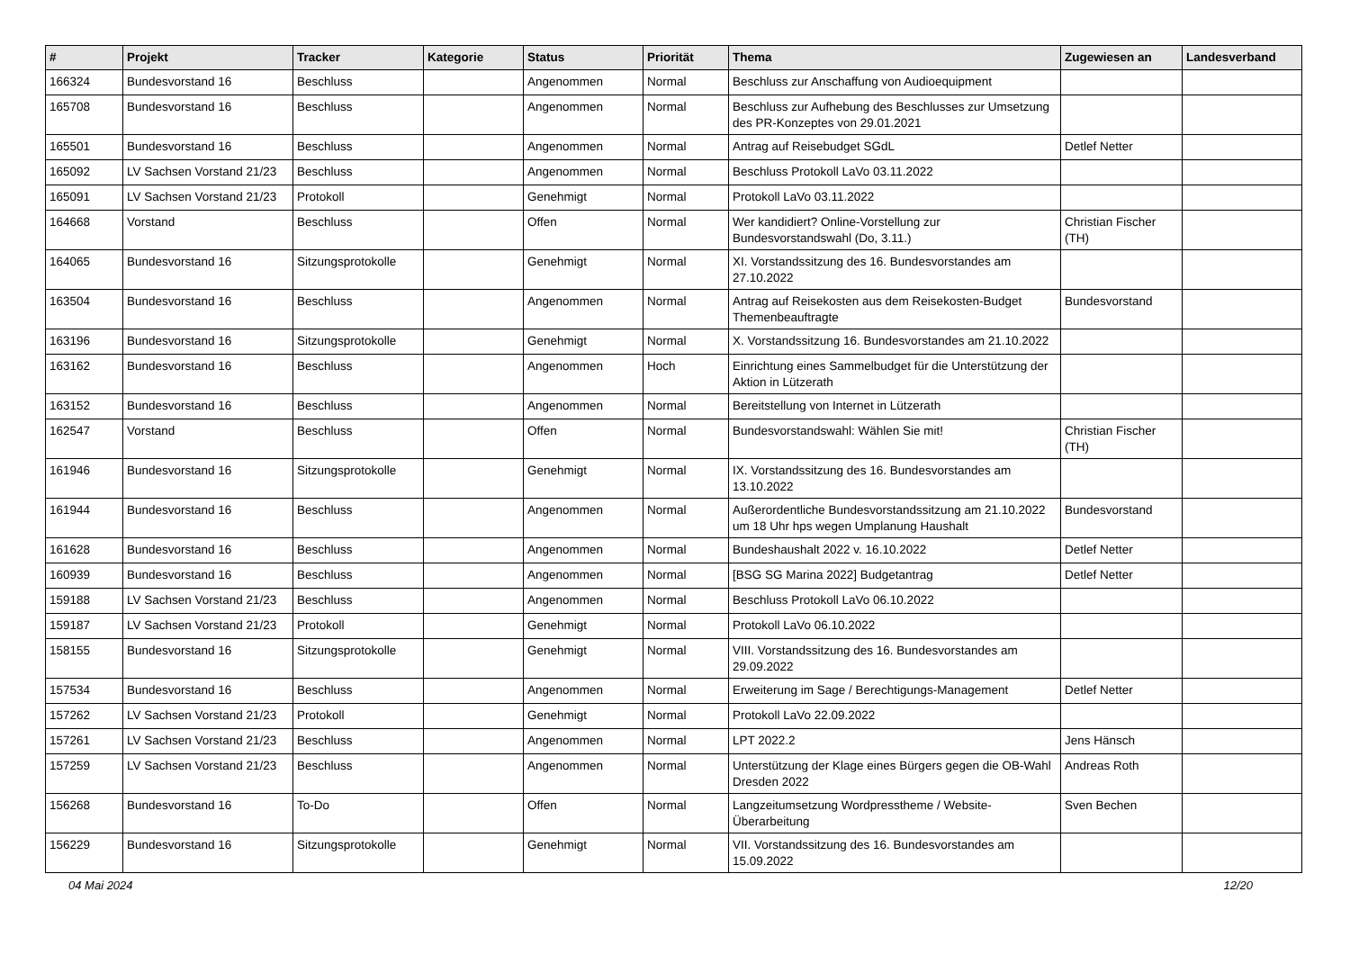| # | Projekt | Tracker | Kategorie | Status | Priorität | Thema | Zugewiesen an | Landesverband |
| --- | --- | --- | --- | --- | --- | --- | --- | --- |
| 166324 | Bundesvorstand 16 | Beschluss | | Angenommen | Normal | Beschluss zur Anschaffung von Audioequipment | | |
| 165708 | Bundesvorstand 16 | Beschluss | | Angenommen | Normal | Beschluss zur Aufhebung des Beschlusses zur Umsetzung des PR-Konzeptes von 29.01.2021 | | |
| 165501 | Bundesvorstand 16 | Beschluss | | Angenommen | Normal | Antrag auf Reisebudget SGdL | Detlef Netter | |
| 165092 | LV Sachsen Vorstand 21/23 | Beschluss | | Angenommen | Normal | Beschluss Protokoll LaVo 03.11.2022 | | |
| 165091 | LV Sachsen Vorstand 21/23 | Protokoll | | Genehmigt | Normal | Protokoll LaVo 03.11.2022 | | |
| 164668 | Vorstand | Beschluss | | Offen | Normal | Wer kandidiert? Online-Vorstellung zur Bundesvorstandswahl (Do, 3.11.) | Christian Fischer (TH) | |
| 164065 | Bundesvorstand 16 | Sitzungsprotokolle | | Genehmigt | Normal | XI. Vorstandssitzung des 16. Bundesvorstandes am 27.10.2022 | | |
| 163504 | Bundesvorstand 16 | Beschluss | | Angenommen | Normal | Antrag auf Reisekosten aus dem Reisekosten-Budget Themenbeauftragte | Bundesvorstand | |
| 163196 | Bundesvorstand 16 | Sitzungsprotokolle | | Genehmigt | Normal | X. Vorstandssitzung 16. Bundesvorstandes am 21.10.2022 | | |
| 163162 | Bundesvorstand 16 | Beschluss | | Angenommen | Hoch | Einrichtung eines Sammelbudget für die Unterstützung der Aktion in Lützerath | | |
| 163152 | Bundesvorstand 16 | Beschluss | | Angenommen | Normal | Bereitstellung von Internet in Lützerath | | |
| 162547 | Vorstand | Beschluss | | Offen | Normal | Bundesvorstandswahl: Wählen Sie mit! | Christian Fischer (TH) | |
| 161946 | Bundesvorstand 16 | Sitzungsprotokolle | | Genehmigt | Normal | IX. Vorstandssitzung des 16. Bundesvorstandes am 13.10.2022 | | |
| 161944 | Bundesvorstand 16 | Beschluss | | Angenommen | Normal | Außerordentliche Bundesvorstandssitzung am 21.10.2022 um 18 Uhr hps wegen Umplanung Haushalt | Bundesvorstand | |
| 161628 | Bundesvorstand 16 | Beschluss | | Angenommen | Normal | Bundeshaushalt 2022 v. 16.10.2022 | Detlef Netter | |
| 160939 | Bundesvorstand 16 | Beschluss | | Angenommen | Normal | [BSG SG Marina 2022] Budgetantrag | Detlef Netter | |
| 159188 | LV Sachsen Vorstand 21/23 | Beschluss | | Angenommen | Normal | Beschluss Protokoll LaVo 06.10.2022 | | |
| 159187 | LV Sachsen Vorstand 21/23 | Protokoll | | Genehmigt | Normal | Protokoll LaVo 06.10.2022 | | |
| 158155 | Bundesvorstand 16 | Sitzungsprotokolle | | Genehmigt | Normal | VIII. Vorstandssitzung des 16. Bundesvorstandes am 29.09.2022 | | |
| 157534 | Bundesvorstand 16 | Beschluss | | Angenommen | Normal | Erweiterung im Sage / Berechtigungs-Management | Detlef Netter | |
| 157262 | LV Sachsen Vorstand 21/23 | Protokoll | | Genehmigt | Normal | Protokoll LaVo 22.09.2022 | | |
| 157261 | LV Sachsen Vorstand 21/23 | Beschluss | | Angenommen | Normal | LPT 2022.2 | Jens Hänsch | |
| 157259 | LV Sachsen Vorstand 21/23 | Beschluss | | Angenommen | Normal | Unterstützung der Klage eines Bürgers gegen die OB-Wahl Dresden 2022 | Andreas Roth | |
| 156268 | Bundesvorstand 16 | To-Do | | Offen | Normal | Langzeitumsetzung Wordpresstheme / Website-Überarbeitung | Sven Bechen | |
| 156229 | Bundesvorstand 16 | Sitzungsprotokolle | | Genehmigt | Normal | VII. Vorstandssitzung des 16. Bundesvorstandes am 15.09.2022 | | |
04 Mai 2024 12/20